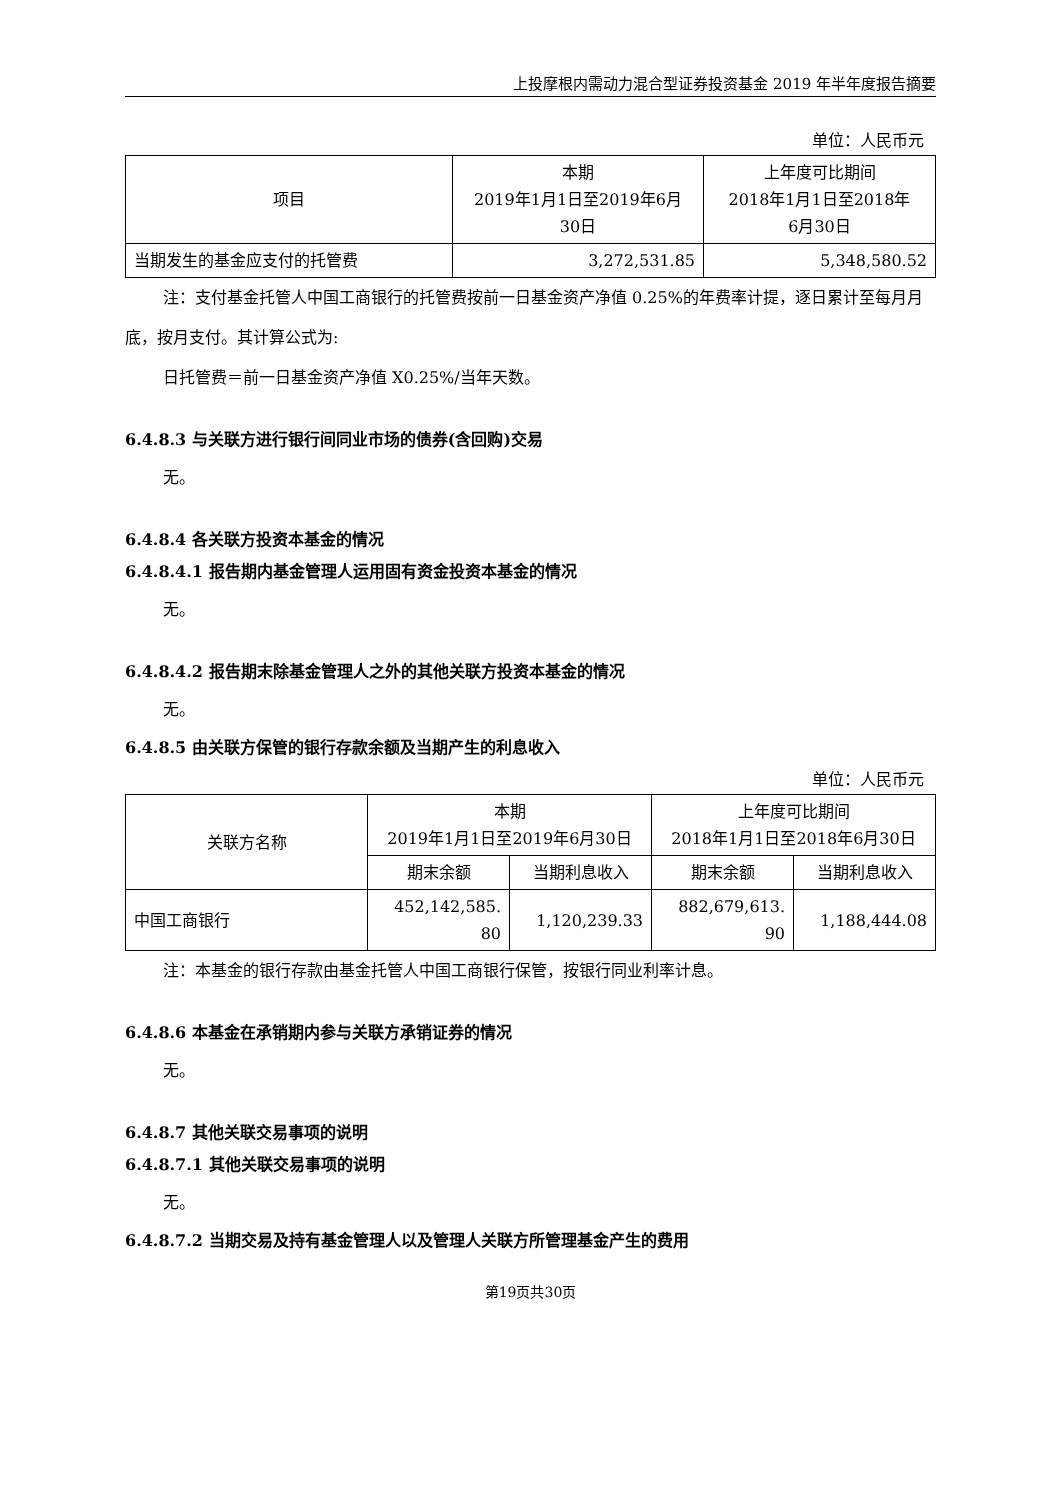上投摩根内需动力混合型证券投资基金 2019 年半年度报告摘要
单位：人民币元
| 项目 | 本期 2019年1月1日至2019年6月 30日 | 上年度可比期间 2018年1月1日至2018年 6月30日 |
| --- | --- | --- |
| 当期发生的基金应支付的托管费 | 3,272,531.85 | 5,348,580.52 |
注：支付基金托管人中国工商银行的托管费按前一日基金资产净值 0.25%的年费率计提，逐日累计至每月月底，按月支付。其计算公式为:
日托管费＝前一日基金资产净值 X0.25%/当年天数。
6.4.8.3 与关联方进行银行间同业市场的债券(含回购)交易
无。
6.4.8.4 各关联方投资本基金的情况
6.4.8.4.1 报告期内基金管理人运用固有资金投资本基金的情况
无。
6.4.8.4.2 报告期末除基金管理人之外的其他关联方投资本基金的情况
无。
6.4.8.5 由关联方保管的银行存款余额及当期产生的利息收入
单位：人民币元
| 关联方名称 | 本期 2019年1月1日至2019年6月30日 | | 上年度可比期间 2018年1月1日至2018年6月30日 | |
| --- | --- | --- | --- | --- |
| | 期末余额 | 当期利息收入 | 期末余额 | 当期利息收入 |
| 中国工商银行 | 452,142,585. 80 | 1,120,239.33 | 882,679,613. 90 | 1,188,444.08 |
注：本基金的银行存款由基金托管人中国工商银行保管，按银行同业利率计息。
6.4.8.6 本基金在承销期内参与关联方承销证券的情况
无。
6.4.8.7 其他关联交易事项的说明
6.4.8.7.1 其他关联交易事项的说明
无。
6.4.8.7.2 当期交易及持有基金管理人以及管理人关联方所管理基金产生的费用
第19页共30页